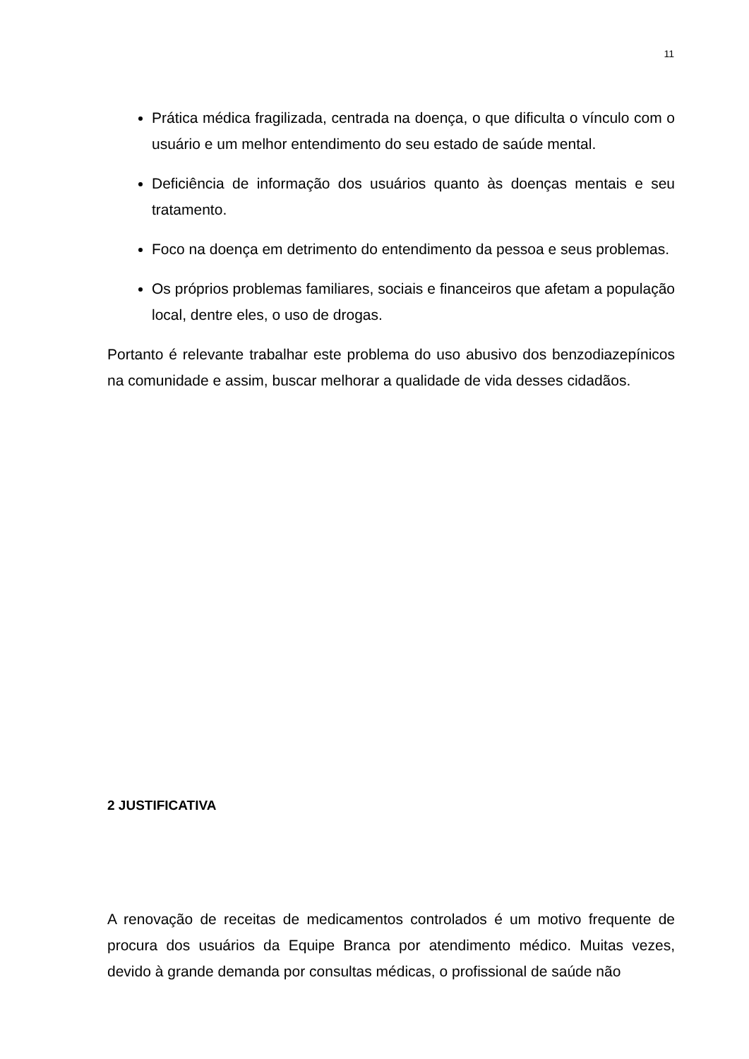11
Prática médica fragilizada, centrada na doença, o que dificulta o vínculo com o usuário e um melhor entendimento do seu estado de saúde mental.
Deficiência de informação dos usuários quanto às doenças mentais e seu tratamento.
Foco na doença em detrimento do entendimento da pessoa e seus problemas.
Os próprios problemas familiares, sociais e financeiros que afetam a população local, dentre eles, o uso de drogas.
Portanto é relevante trabalhar este problema do uso abusivo dos benzodiazepínicos na comunidade e assim, buscar melhorar a qualidade de vida desses cidadãos.
2 JUSTIFICATIVA
A renovação de receitas de medicamentos controlados é um motivo frequente de procura dos usuários da Equipe Branca por atendimento médico. Muitas vezes, devido à grande demanda por consultas médicas, o profissional de saúde não